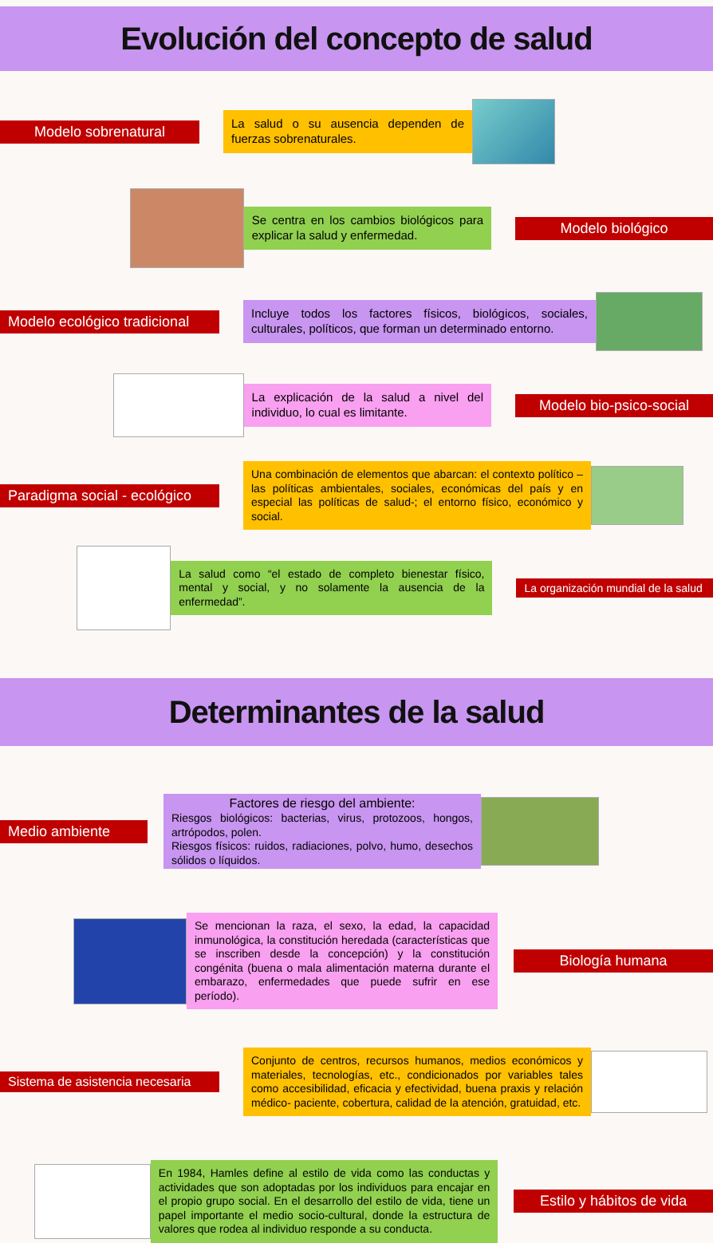Evolución del concepto de salud
Modelo sobrenatural
La salud o su ausencia dependen de fuerzas sobrenaturales.
Se centra en los cambios biológicos para explicar la salud y enfermedad.
Modelo biológico
Modelo ecológico tradicional
Incluye todos los factores físicos, biológicos, sociales, culturales, políticos, que forman un determinado entorno.
La explicación de la salud a nivel del individuo, lo cual es limitante.
Modelo bio-psico-social
Paradigma social - ecológico
Una combinación de elementos que abarcan: el contexto político – las políticas ambientales, sociales, económicas del país y en especial las políticas de salud-; el entorno físico, económico y social.
La salud como “el estado de completo bienestar físico, mental y social, y no solamente la ausencia de la enfermedad”.
La organización mundial de la salud
Determinantes de la salud
Medio ambiente
Factores de riesgo del ambiente:
Riesgos biológicos: bacterias, virus, protozoos, hongos, artrópodos, polen.
Riesgos físicos: ruidos, radiaciones, polvo, humo, desechos sólidos o líquidos.
Se mencionan la raza, el sexo, la edad, la capacidad inmunológica, la constitución heredada (características que se inscriben desde la concepción) y la constitución congénita (buena o mala alimentación materna durante el embarazo, enfermedades que puede sufrir en ese período).
Biología humana
Sistema de asistencia necesaria
Conjunto de centros, recursos humanos, medios económicos y materiales, tecnologías, etc., condicionados por variables tales como accesibilidad, eficacia y efectividad, buena praxis y relación médico- paciente, cobertura, calidad de la atención, gratuidad, etc.
En 1984, Hamles define al estilo de vida como las conductas y actividades que son adoptadas por los individuos para encajar en el propio grupo social. En el desarrollo del estilo de vida, tiene un papel importante el medio socio-cultural, donde la estructura de valores que rodea al individuo responde a su conducta.
Estilo y hábitos de vida